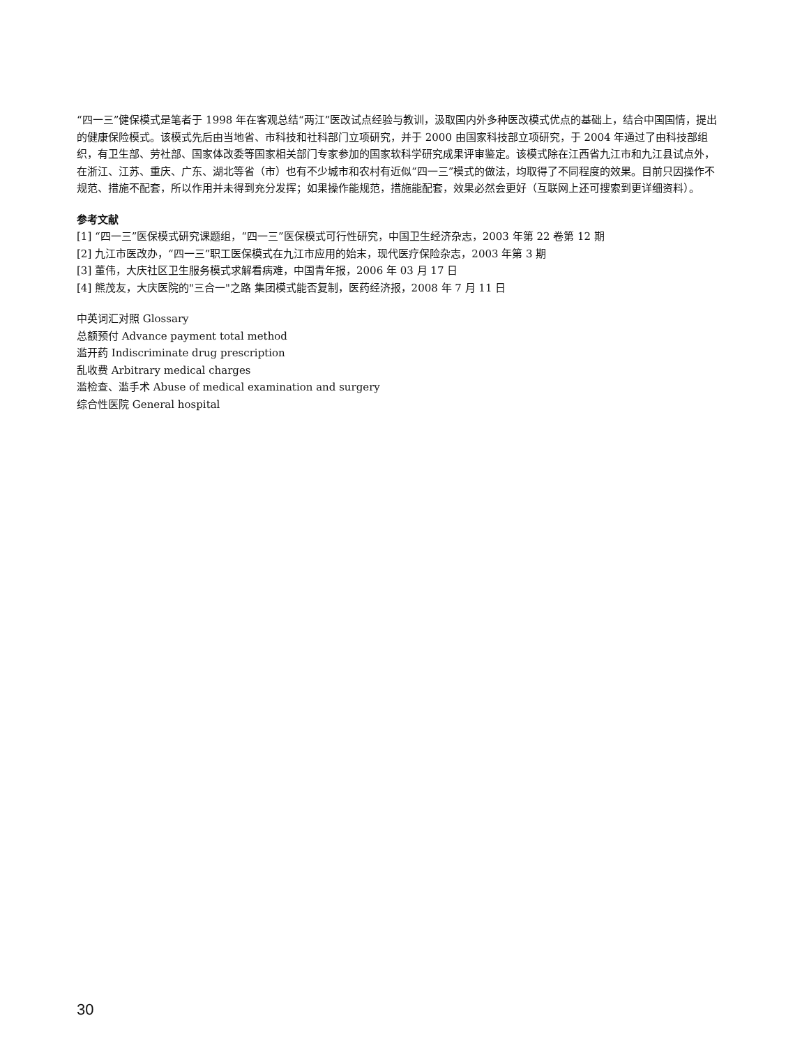“四一三”健保模式是笔者于 1998 年在客观总结“两江”医改试点经验与教训，汲取国内外多种医改模式优点的基础上，结合中国国情，提出的健康保险模式。该模式先后由当地省、市科技和社科部门立项研究，并于 2000 由国家科技部立项研究，于 2004 年通过了由科技部组织，有卫生部、劳社部、国家体改委等国家相关部门专家参加的国家软科学研究成果评审鉴定。该模式除在江西省九江市和九江县试点外，在浙江、江苏、重庆、广东、湖北等省（市）也有不少城市和农村有近似“四一三”模式的做法，均取得了不同程度的效果。目前只因操作不规范、措施不配套，所以作用并未得到充分发挥；如果操作能规范，措施能配套，效果必然会更好（互联网上还可搜索到更详细资料）。
参考文献
[1] “四一三”医保模式研究课题组，“四一三”医保模式可行性研究，中国卫生经济杂志，2003 年第 22 卷第 12 期
[2] 九江市医改办，“四一三”职工医保模式在九江市应用的始末，现代医疗保险杂志，2003 年第 3 期
[3] 董伟，大庆社区卫生服务模式求解看病难，中国青年报，2006 年 03 月 17 日
[4] 熊茂友，大庆医院的"三合一"之路 集团模式能否复制，医药经济报，2008 年 7 月 11 日
中英词汇对照 Glossary
总额预付 Advance payment total method
滥开药 Indiscriminate drug prescription
乱收费 Arbitrary medical charges
滥检查、滥手术 Abuse of medical examination and surgery
综合性医院 General hospital
30